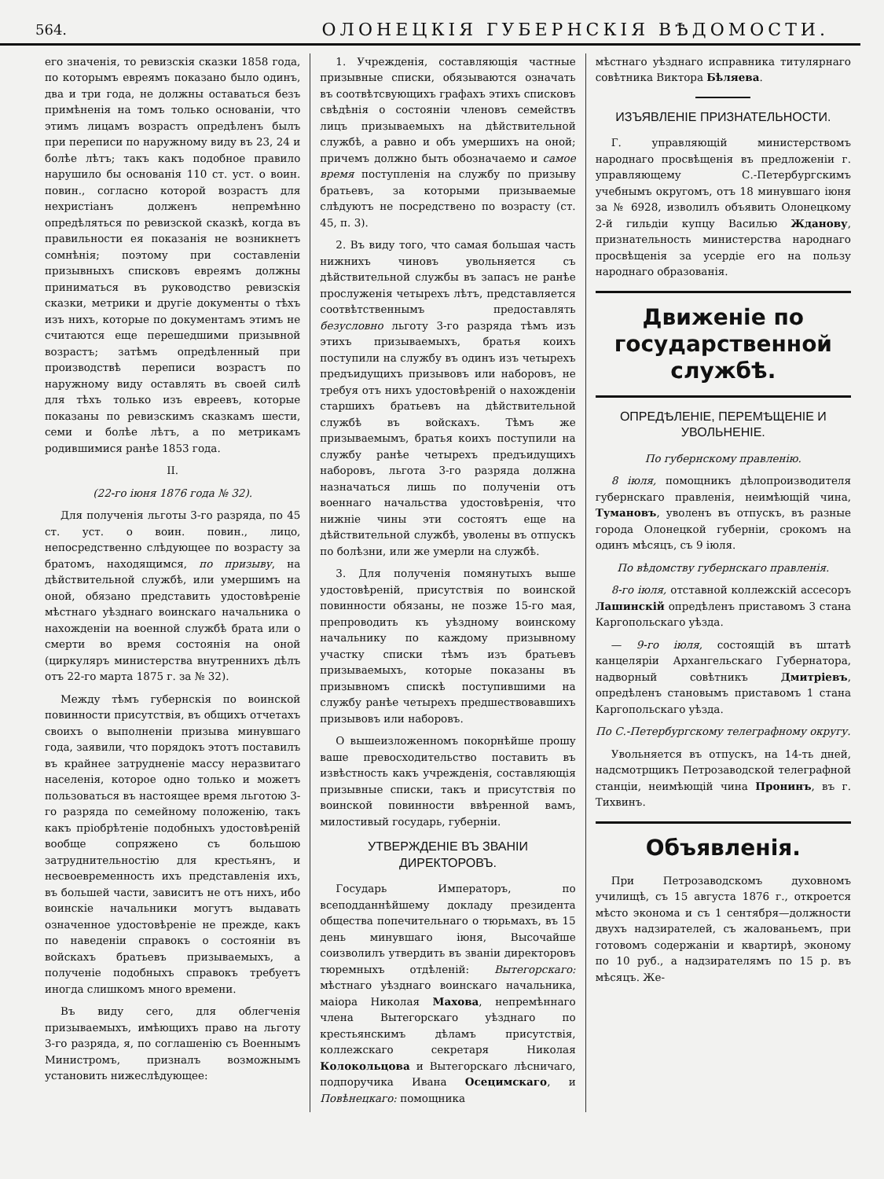564. ОЛОНЕЦКІЯ ГУБЕРНСКІЯ ВѢДОМОСТИ.
его значенія, то ревизскія сказки 1858 года, по которымъ евреямъ показано было одинъ, два и три года, не должны оставаться безъ примѣненія на томъ только основаніи, что этимъ лицамъ возрастъ опредѣленъ былъ при переписи по наружному виду въ 23, 24 и болѣе лѣтъ; такъ какъ подобное правило нарушило бы основанія 110 ст. уст. о воин. повин., согласно которой возрастъ для нехристіанъ долженъ непремѣнно опредѣляться по ревизской сказкѣ, когда въ правильности ея показанія не возникнетъ сомнѣнія; поэтому при составленіи призывныхъ списковъ евреямъ должны приниматься въ руководство ревизскія сказки, метрики и другіе документы о тѣхъ изъ нихъ, которые по документамъ этимъ не считаются еще перешедшими призывной возрастъ; затѣмъ опредѣленный при производствѣ переписи возрастъ по наружному виду оставлять въ своей силѣ для тѣхъ только изъ евреевъ, которые показаны по ревизскимъ сказкамъ шести, семи и болѣе лѣтъ, а по метрикамъ родившимися ранѣе 1853 года.
II.
(22-го іюня 1876 года № 32).
Для полученія льготы 3-го разряда, по 45 ст. уст. о воин. повин., лицо, непосредственно слѣдующее по возрасту за братомъ, находящимся, по призыву, на дѣйствительной службѣ, или умершимъ на оной, обязано представить удостовѣреніе мѣстнаго уѣзднаго воинскаго начальника о нахожденіи на военной службѣ брата или о смерти во время состоянія на оной (циркуляръ министерства внутреннихъ дѣлъ отъ 22-го марта 1875 г. за № 32).
Между тѣмъ губернскія по воинской повинности присутствія, въ общихъ отчетахъ своихъ о выполненіи призыва минувшаго года, заявили, что порядокъ этотъ поставилъ въ крайнее затрудненіе массу неразвитаго населенія, которое одно только и можетъ пользоваться въ настоящее время льготою 3-го разряда по семейному положенію, такъ какъ пріобрѣтеніе подобныхъ удостовѣреній вообще сопряжено съ большою затруднительностію для крестьянъ, и несвоевременность ихъ представленія ихъ, въ большей части, зависитъ не отъ нихъ, ибо воинскіе начальники могутъ выдавать означенное удостовѣреніе не прежде, какъ по наведеніи справокъ о состояніи въ войскахъ братьевъ призываемыхъ, а полученіе подобныхъ справокъ требуетъ иногда слишкомъ много времени.
Въ виду сего, для облегченія призываемыхъ, имѣющихъ право на льготу 3-го разряда, я, по соглашенію съ Военнымъ Министромъ, призналъ возможнымъ установить нижеслѣдующее:
1. Учрежденія, составляющія частные призывные списки, обязываются означать въ соотвѣтсвующихъ графахъ этихъ списковъ свѣдѣнія о состояніи членовъ семействъ лицъ призываемыхъ на дѣйствительной службѣ, а равно и объ умершихъ на оной; причемъ должно быть обозначаемо и самое время поступленія на службу по призыву братьевъ, за которыми призываемые слѣдуютъ не посредствено по возрасту (ст. 45, п. 3).
2. Въ виду того, что самая большая часть нижнихъ чиновъ увольняется съ дѣйствительной службы въ запасъ не ранѣе прослуженія четырехъ лѣтъ, представляется соотвѣтственнымъ предоставлять безусловно льготу 3-го разряда тѣмъ изъ этихъ призываемыхъ, братья коихъ поступили на службу въ одинъ изъ четырехъ предъидущихъ призывовъ или наборовъ, не требуя отъ нихъ удостовѣреній о нахожденіи старшихъ братьевъ на дѣйствительной службѣ въ войскахъ. Тѣмъ же призываемымъ, братья коихъ поступили на службу ранѣе четырехъ предъидущихъ наборовъ, льгота 3-го разряда должна назначаться лишь по полученіи отъ военнаго начальства удостовѣренія, что нижніе чины эти состоятъ еще на дѣйствительной службѣ, уволены въ отпускъ по болѣзни, или же умерли на службѣ.
3. Для полученія помянутыхъ выше удостовѣреній, присутствія по воинской повинности обязаны, не позже 15-го мая, препроводить къ уѣздному воинскому начальнику по каждому призывному участку списки тѣмъ изъ братьевъ призываемыхъ, которые показаны въ призывномъ спискѣ поступившими на службу ранѣе четырехъ предшествовавшихъ призывовъ или наборовъ.
О вышеизложенномъ покорнѣйше прошу ваше превосходительство поставить въ извѣстность какъ учрежденія, составляющія призывные списки, такъ и присутствія по воинской повинности ввѣренной вамъ, милостивый государь, губерніи.
УТВЕРЖДЕНІЕ ВЪ ЗВАНІИ ДИРЕКТОРОВЪ.
Государь Императоръ, по всеподданнѣйшему докладу президента общества попечительнаго о тюрьмахъ, въ 15 день минувшаго іюня, Высочайше соизволилъ утвердить въ званіи директоровъ тюремныхъ отдѣленій: Вытегорскаго: мѣстнаго уѣзднаго воинскаго начальника, маіора Николая Махова, непремѣннаго члена Вытегорскаго уѣзднаго по крестьянскимъ дѣламъ присутствія, коллежскаго секретаря Николая Колокольцова и Вытегорскаго лѣсничаго, подпоручика Ивана Осецимскаго, и Повѣнецкаго: помощника
мѣстнаго уѣзднаго исправника титулярнаго совѣтника Виктора Бѣляева.
ИЗЪЯВЛЕНІЕ ПРИЗНАТЕЛЬНОСТИ.
Г. управляющій министерствомъ народнаго просвѣщенія въ предложеніи г. управляющему С.-Петербургскимъ учебнымъ округомъ, отъ 18 минувшаго іюня за № 6928, изволилъ объявить Олонецкому 2-й гильдіи купцу Василью Жданову, признательность министерства народнаго просвѣщенія за усердіе его на пользу народнаго образованія.
Движеніе по государственной службѣ.
ОПРЕДѢЛЕНІЕ, ПЕРЕМѢЩЕНІЕ И УВОЛЬНЕНІЕ.
По губернскому правленію.
8 іюля, помощникъ дѣлопроизводителя губернскаго правленія, неимѣющій чина, Тумановъ, уволенъ въ отпускъ, въ разные города Олонецкой губерніи, срокомъ на одинъ мѣсяцъ, съ 9 іюля.
По вѣдомству губернскаго правленія.
8-го іюля, отставной коллежскій ассесоръ Лашинскій опредѣленъ приставомъ 3 стана Каргопольскаго уѣзда.
— 9-го іюля, состоящій въ штатѣ канцеляріи Архангельскаго Губернатора, надворный совѣтникъ Дмитріевъ, опредѣленъ становымъ приставомъ 1 стана Каргопольскаго уѣзда.
По С.-Петербургскому телеграфному округу.
Увольняется въ отпускъ, на 14-ть дней, надсмотрщикъ Петрозаводской телеграфной станціи, неимѣющій чина Пронинъ, въ г. Тихвинъ.
Объявленія.
При Петрозаводскомъ духовномъ училищѣ, съ 15 августа 1876 г., откроется мѣсто эконома и съ 1 сентября—должности двухъ надзирателей, съ жалованьемъ, при готовомъ содержаніи и квартирѣ, эконому по 10 руб., а надзирателямъ по 15 р. въ мѣсяцъ. Же-